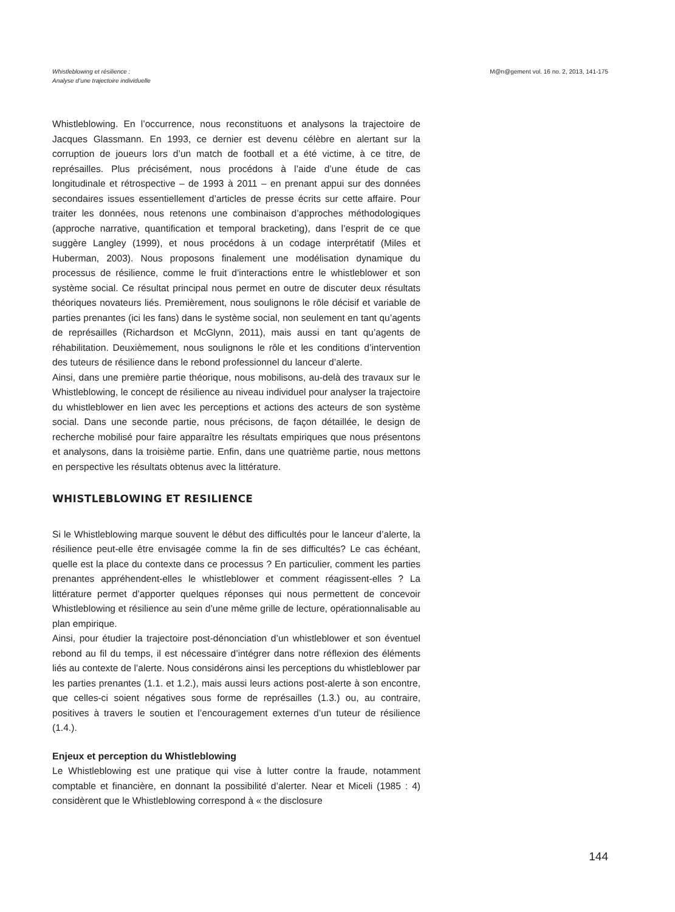Whistleblowing et résilience :
Analyse d’une trajectoire individuelle
M@n@gement vol. 16 no. 2, 2013, 141-175
Whistleblowing. En l’occurrence, nous reconstituons et analysons la trajectoire de Jacques Glassmann. En 1993, ce dernier est devenu célèbre en alertant sur la corruption de joueurs lors d’un match de football et a été victime, à ce titre, de représailles. Plus précisément, nous procédons à l’aide d’une étude de cas longitudinale et rétrospective – de 1993 à 2011 – en prenant appui sur des données secondaires issues essentiellement d’articles de presse écrits sur cette affaire. Pour traiter les données, nous retenons une combinaison d’approches méthodologiques (approche narrative, quantification et temporal bracketing), dans l’esprit de ce que suggère Langley (1999), et nous procédons à un codage interprétatif (Miles et Huberman, 2003). Nous proposons finalement une modélisation dynamique du processus de résilience, comme le fruit d’interactions entre le whistleblower et son système social. Ce résultat principal nous permet en outre de discuter deux résultats théoriques novateurs liés. Premièrement, nous soulignons le rôle décisif et variable de parties prenantes (ici les fans) dans le système social, non seulement en tant qu’agents de représailles (Richardson et McGlynn, 2011), mais aussi en tant qu’agents de réhabilitation. Deuxièmement, nous soulignons le rôle et les conditions d’intervention des tuteurs de résilience dans le rebond professionnel du lanceur d’alerte.
Ainsi, dans une première partie théorique, nous mobilisons, au-delà des travaux sur le Whistleblowing, le concept de résilience au niveau individuel pour analyser la trajectoire du whistleblower en lien avec les perceptions et actions des acteurs de son système social. Dans une seconde partie, nous précisons, de façon détaillée, le design de recherche mobilisé pour faire apparaître les résultats empiriques que nous présentons et analysons, dans la troisième partie. Enfin, dans une quatrième partie, nous mettons en perspective les résultats obtenus avec la littérature.
WHISTLEBLOWING ET RESILIENCE
Si le Whistleblowing marque souvent le début des difficultés pour le lanceur d’alerte, la résilience peut-elle être envisagée comme la fin de ses difficultés? Le cas échéant, quelle est la place du contexte dans ce processus ? En particulier, comment les parties prenantes appréhendent-elles le whistleblower et comment réagissent-elles ? La littérature permet d’apporter quelques réponses qui nous permettent de concevoir Whistleblowing et résilience au sein d’une même grille de lecture, opérationnalisable au plan empirique.
Ainsi, pour étudier la trajectoire post-dénonciation d’un whistleblower et son éventuel rebond au fil du temps, il est nécessaire d’intégrer dans notre réflexion des éléments liés au contexte de l’alerte. Nous considérons ainsi les perceptions du whistleblower par les parties prenantes (1.1. et 1.2.), mais aussi leurs actions post-alerte à son encontre, que celles-ci soient négatives sous forme de représailles (1.3.) ou, au contraire, positives à travers le soutien et l’encouragement externes d’un tuteur de résilience (1.4.).
Enjeux et perception du Whistleblowing
Le Whistleblowing est une pratique qui vise à lutter contre la fraude, notamment comptable et financière, en donnant la possibilité d’alerter. Near et Miceli (1985 : 4) considèrent que le Whistleblowing correspond à « the disclosure
144